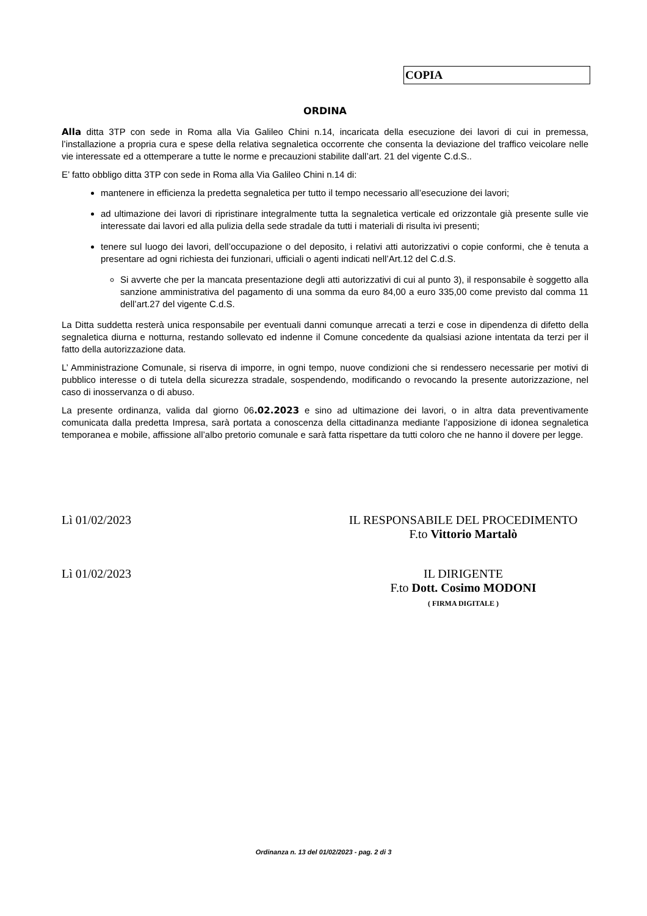COPIA
ORDINA
Alla ditta 3TP con sede in Roma alla Via Galileo Chini n.14, incaricata della esecuzione dei lavori di cui in premessa, l’installazione a propria cura e spese della relativa segnaletica occorrente che consenta la deviazione del traffico veicolare nelle vie interessate ed a ottemperare a tutte le norme e precauzioni stabilite dall’art. 21 del vigente C.d.S..
E’ fatto obbligo ditta 3TP con sede in Roma alla Via Galileo Chini n.14 di:
mantenere in efficienza la predetta segnaletica per tutto il tempo necessario all’esecuzione dei lavori;
ad ultimazione dei lavori di ripristinare integralmente tutta la segnaletica verticale ed orizzontale già presente sulle vie interessate dai lavori ed alla pulizia della sede stradale da tutti i materiali di risulta ivi presenti;
tenere sul luogo dei lavori, dell’occupazione o del deposito, i relativi atti autorizzativi o copie conformi, che è tenuta a presentare ad ogni richiesta dei funzionari, ufficiali o agenti indicati nell’Art.12 del C.d.S.
Si avverte che per la mancata presentazione degli atti autorizzativi di cui al punto 3), il responsabile è soggetto alla sanzione amministrativa del pagamento di una somma da euro 84,00 a euro 335,00 come previsto dal comma 11 dell’art.27 del vigente C.d.S.
La Ditta suddetta resterà unica responsabile per eventuali danni comunque arrecati a terzi e cose in dipendenza di difetto della segnaletica diurna e notturna, restando sollevato ed indenne il Comune concedente da qualsiasi azione intentata da terzi per il fatto della autorizzazione data.
L’ Amministrazione Comunale, si riserva di imporre, in ogni tempo, nuove condizioni che si rendessero necessarie per motivi di pubblico interesse o di tutela della sicurezza stradale, sospendendo, modificando o revocando la presente autorizzazione, nel caso di inosservanza o di abuso.
La presente ordinanza, valida dal giorno 06.02.2023 e sino ad ultimazione dei lavori, o in altra data preventivamente comunicata dalla predetta Impresa, sarà portata a conoscenza della cittadinanza mediante l’apposizione di idonea segnaletica temporanea e mobile, affissione all’albo pretorio comunale e sarà fatta rispettare da tutti coloro che ne hanno il dovere per legge.
Lì 01/02/2023 IL RESPONSABILE DEL PROCEDIMENTO
F.to Vittorio Martalò
Lì 01/02/2023 IL DIRIGENTE
F.to Dott. Cosimo MODONI
( FIRMA DIGITALE )
Ordinanza n. 13 del 01/02/2023 - pag. 2 di 3